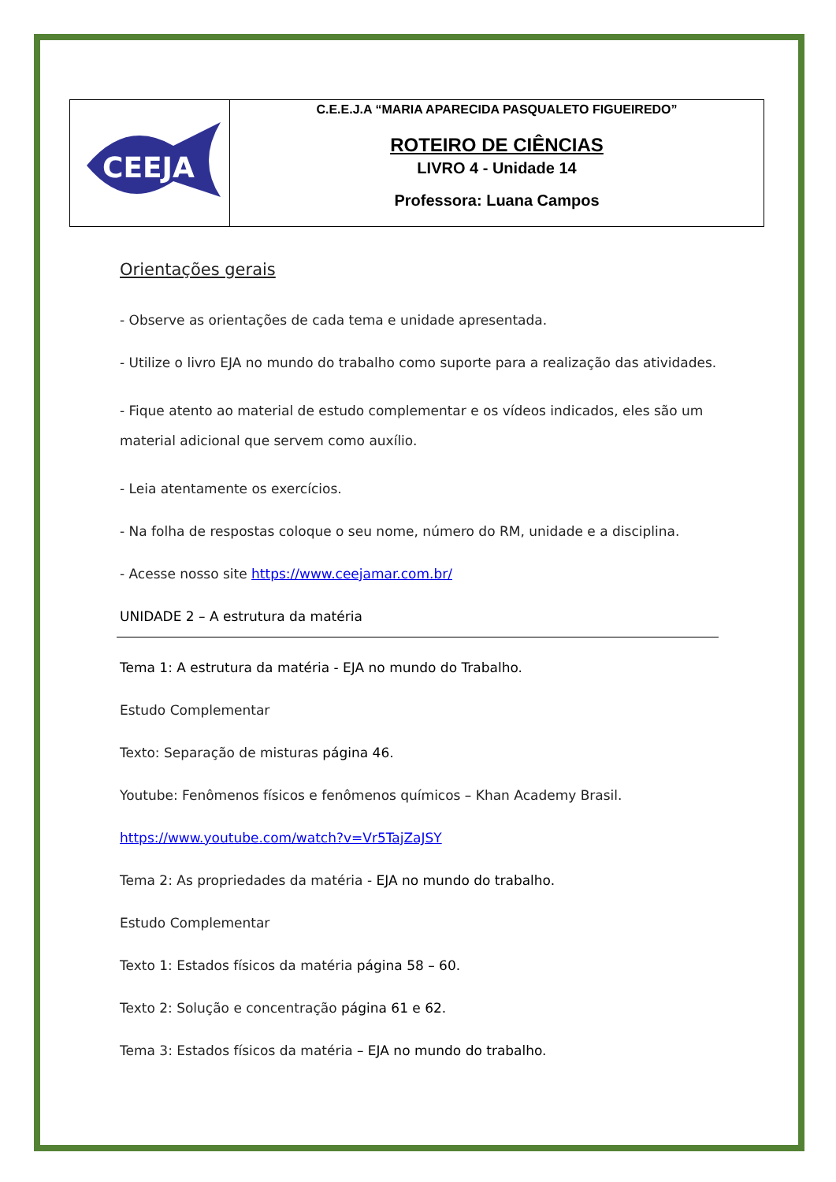| CEEJA | C.E.E.J.A “MARIA APARECIDA PASQUALETO FIGUEIREDO” ROTEIRO DE CIÊNCIAS LIVRO 4 - Unidade 14 Professora: Luana Campos |
Orientações gerais
- Observe as orientações de cada tema e unidade apresentada.
- Utilize o livro EJA no mundo do trabalho como suporte para a realização das atividades.
- Fique atento ao material de estudo complementar e os vídeos indicados, eles são um material adicional que servem como auxílio.
- Leia atentamente os exercícios.
- Na folha de respostas coloque o seu nome, número do RM, unidade e a disciplina.
- Acesse nosso site https://www.ceejamar.com.br/
UNIDADE 2 – A estrutura da matéria
Tema 1: A estrutura da matéria - EJA no mundo do Trabalho.
Estudo Complementar
Texto: Separação de misturas página 46.
Youtube: Fenômenos físicos e fenômenos químicos – Khan Academy Brasil.
https://www.youtube.com/watch?v=Vr5TajZaJSY
Tema 2: As propriedades da matéria - EJA no mundo do trabalho.
Estudo Complementar
Texto 1: Estados físicos da matéria página 58 – 60.
Texto 2: Solução e concentração página 61 e 62.
Tema 3: Estados físicos da matéria – EJA no mundo do trabalho.